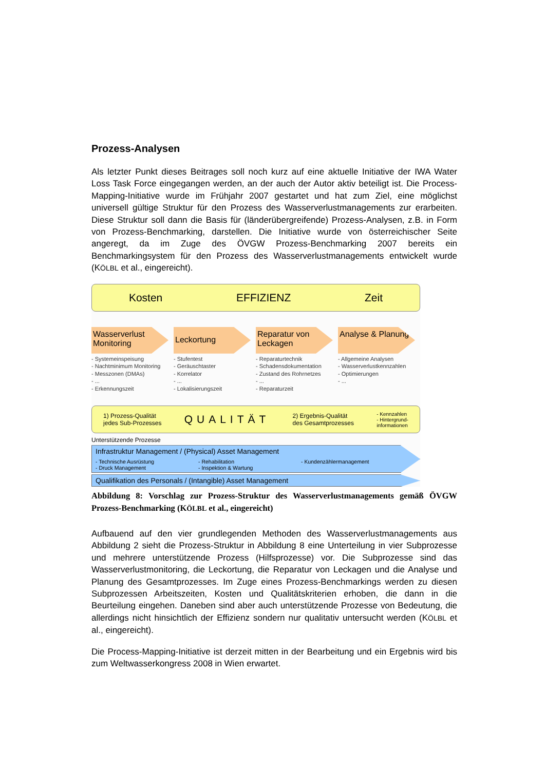Prozess-Analysen
Als letzter Punkt dieses Beitrages soll noch kurz auf eine aktuelle Initiative der IWA Water Loss Task Force eingegangen werden, an der auch der Autor aktiv beteiligt ist. Die Process-Mapping-Initiative wurde im Frühjahr 2007 gestartet und hat zum Ziel, eine möglichst universell gültige Struktur für den Prozess des Wasserverlustmanagements zur erarbeiten. Diese Struktur soll dann die Basis für (länderübergreifende) Prozess-Analysen, z.B. in Form von Prozess-Benchmarking, darstellen. Die Initiative wurde von österreichischer Seite angeregt, da im Zuge des ÖVGW Prozess-Benchmarking 2007 bereits ein Benchmarkingsystem für den Prozess des Wasserverlustmanagements entwickelt wurde (KÖLBL et al., eingereicht).
Kosten EFFIZIENZ Zeit
Wasserverlust Monitoring
- Systemeinspeisung
- Nachtminimum Monitoring
- Messzonen (DMAs)
- ...
- Erkennungszeit
Leckortung
- Stufentest
- Geräuschtaster
- Korrelator
- ...
- Lokalisierungszeit
Reparatur von Leckagen
- Reparaturtechnik
- Schadensdokumentation
- Zustand des Rohrnetzes
- ...
- Reparaturzeit
Analyse & Planung
- Allgemeine Analysen
- Wasserverlustkennzahlen
- Optimierungen
- ...
1) Prozess-Qualität
jedes Sub-Prozesses QUALITÄT 2) Ergebnis-Qualität
des Gesamtprozesses - Kennzahlen
- Hintergrund-
informationen
Unterstützende Prozesse
Infrastruktur Management / (Physical) Asset Management
- Technische Ausrüstung
- Druck Management - Rehabilitation
- Inspektion & Wartung - Kundenzählermanagement
Qualifikation des Personals / (Intangible) Asset Management
Abbildung 8: Vorschlag zur Prozess-Struktur des Wasserverlustmanagements gemäß ÖVGW Prozess-Benchmarking (KÖLBL et al., eingereicht)
Aufbauend auf den vier grundlegenden Methoden des Wasserverlustmanagements aus Abbildung 2 sieht die Prozess-Struktur in Abbildung 8 eine Unterteilung in vier Subprozesse und mehrere unterstützende Prozess (Hilfsprozesse) vor. Die Subprozesse sind das Wasserverlustmonitoring, die Leckortung, die Reparatur von Leckagen und die Analyse und Planung des Gesamtprozesses. Im Zuge eines Prozess-Benchmarkings werden zu diesen Subprozessen Arbeitszeiten, Kosten und Qualitätskriterien erhoben, die dann in die Beurteilung eingehen. Daneben sind aber auch unterstützende Prozesse von Bedeutung, die allerdings nicht hinsichtlich der Effizienz sondern nur qualitativ untersucht werden (KÖLBL et al., eingereicht).
Die Process-Mapping-Initiative ist derzeit mitten in der Bearbeitung und ein Ergebnis wird bis zum Weltwasserkongress 2008 in Wien erwartet.